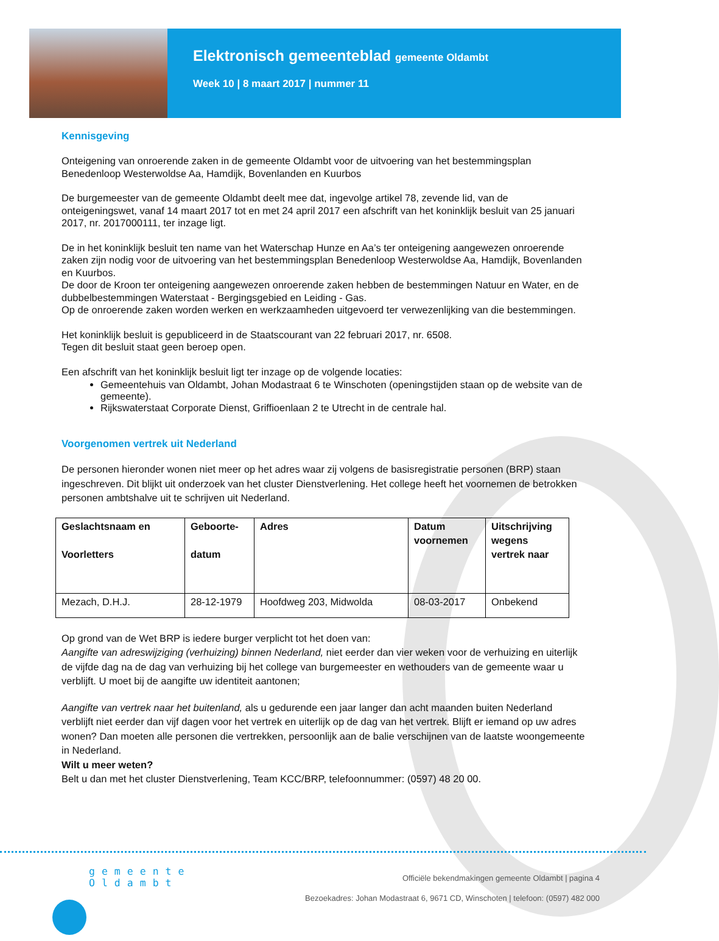Elektronisch gemeenteblad gemeente Oldambt
Week 10 | 8 maart 2017 | nummer 11
Kennisgeving
Onteigening van onroerende zaken in de gemeente Oldambt voor de uitvoering van het bestemmingsplan Benedenloop Westerwoldse Aa, Hamdijk, Bovenlanden en Kuurbos
De burgemeester van de gemeente Oldambt deelt mee dat, ingevolge artikel 78, zevende lid, van de onteigeningswet, vanaf 14 maart 2017 tot en met 24 april 2017 een afschrift van het koninklijk besluit van 25 januari 2017, nr. 2017000111, ter inzage ligt.
De in het koninklijk besluit ten name van het Waterschap Hunze en Aa’s ter onteigening aangewezen onroerende zaken zijn nodig voor de uitvoering van het bestemmingsplan Benedenloop Westerwoldse Aa, Hamdijk, Bovenlanden en Kuurbos.
De door de Kroon ter onteigening aangewezen onroerende zaken hebben de bestemmingen Natuur en Water, en de dubbelbestemmingen Waterstaat - Bergingsgebied en Leiding - Gas.
Op de onroerende zaken worden werken en werkzaamheden uitgevoerd ter verwezenlijking van die bestemmingen.
Het koninklijk besluit is gepubliceerd in de Staatscourant van 22 februari 2017, nr. 6508.
Tegen dit besluit staat geen beroep open.
Een afschrift van het koninklijk besluit ligt ter inzage op de volgende locaties:
Gemeentehuis van Oldambt, Johan Modastraat 6 te Winschoten (openingstijden staan op de website van de gemeente).
Rijkswaterstaat Corporate Dienst, Griffioenlaan 2 te Utrecht in de centrale hal.
Voorgenomen vertrek uit Nederland
De personen hieronder wonen niet meer op het adres waar zij volgens de basisregistratie personen (BRP) staan ingeschreven. Dit blijkt uit onderzoek van het cluster Dienstverlening. Het college heeft het voornemen de betrokken personen ambtshalve uit te schrijven uit Nederland.
| Geslachtsnaam en Voorletters | Geboorte- datum | Adres | Datum voornemen | Uitschrijving wegens vertrek naar |
| --- | --- | --- | --- | --- |
| Mezach, D.H.J. | 28-12-1979 | Hoofdweg 203, Midwolda | 08-03-2017 | Onbekend |
Op grond van de Wet BRP is iedere burger verplicht tot het doen van:
Aangifte van adreswijziging (verhuizing) binnen Nederland, niet eerder dan vier weken voor de verhuizing en uiterlijk de vijfde dag na de dag van verhuizing bij het college van burgemeester en wethouders van de gemeente waar u verblijft. U moet bij de aangifte uw identiteit aantonen;
Aangifte van vertrek naar het buitenland, als u gedurende een jaar langer dan acht maanden buiten Nederland verblijft niet eerder dan vijf dagen voor het vertrek en uiterlijk op de dag van het vertrek. Blijft er iemand op uw adres wonen? Dan moeten alle personen die vertrekken, persoonlijk aan de balie verschijnen van de laatste woongemeente in Nederland.
Wilt u meer weten?
Belt u dan met het cluster Dienstverlening, Team KCC/BRP, telefoonnummer: (0597) 48 20 00.
gemeente
Oldambt
Officiële bekendmakingen gemeente Oldambt | pagina 4
Bezoekadres: Johan Modastraat 6, 9671 CD, Winschoten | telefoon: (0597) 482 000